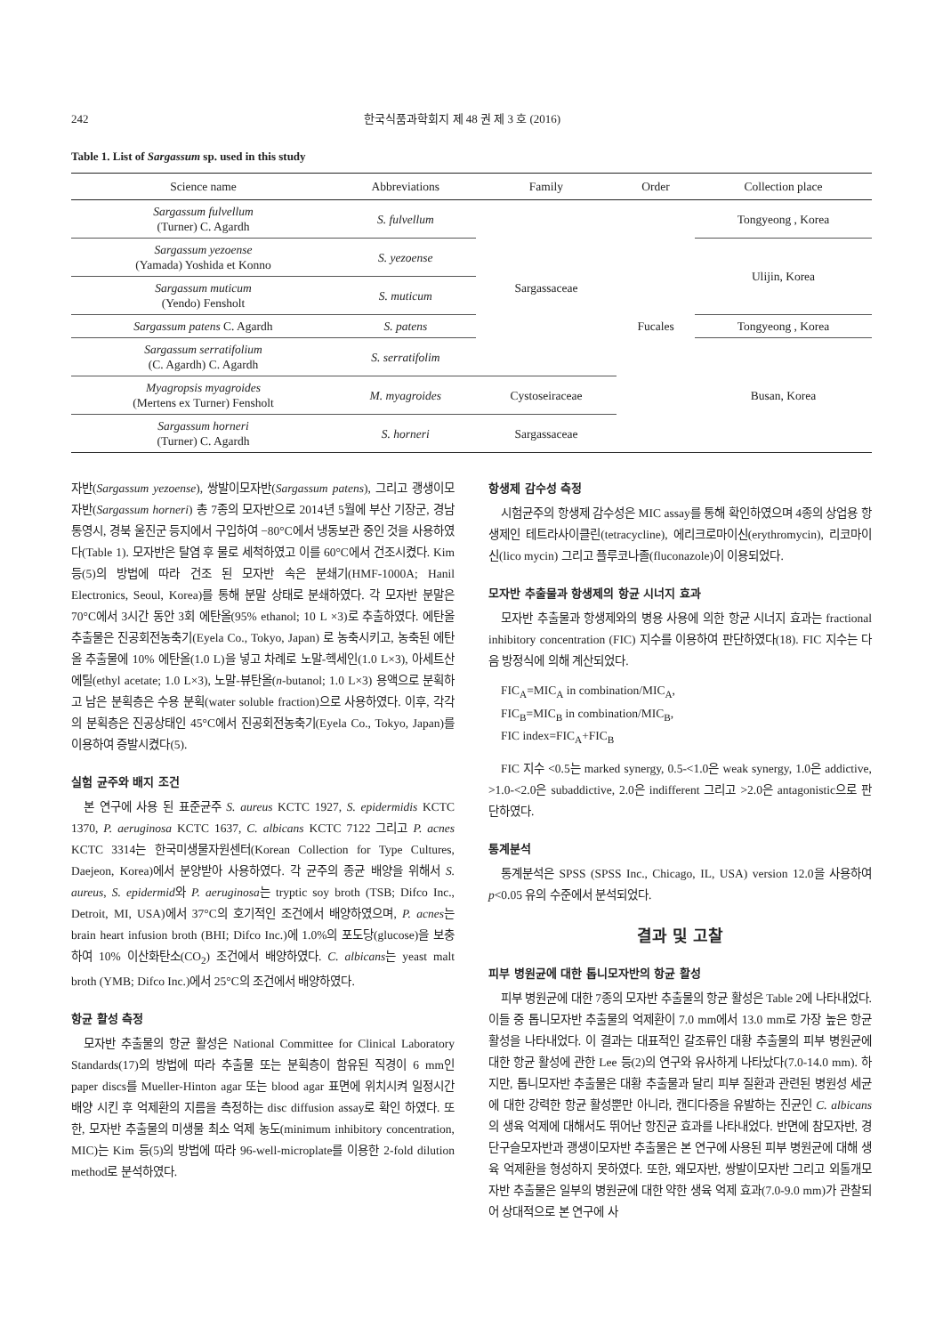242 한국식품과학회지 제 48 권 제 3 호 (2016)
Table 1. List of Sargassum sp. used in this study
| Science name | Abbreviations | Family | Order | Collection place |
| --- | --- | --- | --- | --- |
| Sargassum fulvellum (Turner) C. Agardh | S. fulvellum | Sargassaceae | Fucales | Tongyeong , Korea |
| Sargassum yezoense (Yamada) Yoshida et Konno | S. yezoense | | | Ulijin, Korea |
| Sargassum muticum (Yendo) Fensholt | S. muticum | | | |
| Sargassum patens C. Agardh | S. patens | | | Tongyeong , Korea |
| Sargassum serratifolium (C. Agardh) C. Agardh | S. serratifolim | | | Busan, Korea |
| Myagropsis myagroides (Mertens ex Turner) Fensholt | M. myagroides | Cystoseiraceae | | |
| Sargassum horneri (Turner) C. Agardh | S. horneri | Sargassaceae | | |
자반(Sargassum yezoense), 쌍발이모자반(Sargassum patens), 그리고 괭생이모자반(Sargassum horneri) 총 7종의 모자반으로 2014년 5월에 부산 기장군, 경남 통영시, 경북 울진군 등지에서 구입하여 −80°C에서 냉동보관 중인 것을 사용하였다(Table 1). 모자반은 탈염 후 물로 세척하였고 이를 60°C에서 건조시켰다. Kim 등(5)의 방법에 따라 건조 된 모자반 속은 분쇄기(HMF-1000A; Hanil Electronics, Seoul, Korea)를 통해 분말 상태로 분쇄하였다. 각 모자반 분말은 70°C에서 3시간 동안 3회 에탄올(95% ethanol; 10 L ×3)로 추출하였다. 에탄올 추출물은 진공회전농축기(Eyela Co., Tokyo, Japan) 로 농축시키고, 농축된 에탄올 추출물에 10% 에탄올(1.0 L)을 넣고 차례로 노말-헥세인(1.0 L×3), 아세트산에틸(ethyl acetate; 1.0 L×3), 노말-뷰탄올(n-butanol; 1.0 L×3) 용액으로 분획하고 남은 분획층은 수용 분획(water soluble fraction)으로 사용하였다. 이후, 각각의 분획층은 진공상태인 45°C에서 진공회전농축기(Eyela Co., Tokyo, Japan)를 이용하여 증발시켰다(5).
실험 균주와 배지 조건
본 연구에 사용 된 표준균주 S. aureus KCTC 1927, S. epidermidis KCTC 1370, P. aeruginosa KCTC 1637, C. albicans KCTC 7122 그리고 P. acnes KCTC 3314는 한국미생물자원센터(Korean Collection for Type Cultures, Daejeon, Korea)에서 분양받아 사용하였다. 각 균주의 종균 배양을 위해서 S. aureus, S. epidermid와 P. aeruginosa는 tryptic soy broth (TSB; Difco Inc., Detroit, MI, USA)에서 37°C의 호기적인 조건에서 배양하였으며, P. acnes는 brain heart infusion broth (BHI; Difco Inc.)에 1.0%의 포도당(glucose)을 보충하여 10% 이산화탄소(CO<sub>2</sub>) 조건에서 배양하였다. C. albicans는 yeast malt broth (YMB; Difco Inc.)에서 25°C의 조건에서 배양하였다.
항균 활성 측정
모자반 추출물의 항균 활성은 National Committee for Clinical Laboratory Standards(17)의 방법에 따라 추출물 또는 분획층이 함유된 직경이 6 mm인 paper discs를 Mueller-Hinton agar 또는 blood agar 표면에 위치시켜 일정시간 배양 시킨 후 억제환의 지름을 측정하는 disc diffusion assay로 확인 하였다. 또한, 모자반 추출물의 미생물 최소 억제 농도(minimum inhibitory concentration, MIC)는 Kim 등(5)의 방법에 따라 96-well-microplate를 이용한 2-fold dilution method로 분석하였다.
항생제 감수성 측정
시험균주의 항생제 감수성은 MIC assay를 통해 확인하였으며 4종의 상업용 항생제인 테트라사이클린(tetracycline), 에리크로마이신(erythromycin), 리코마이신(lico mycin) 그리고 플루코나졸(fluconazole)이 이용되었다.
모자반 추출물과 항생제의 항균 시너지 효과
모자반 추출물과 항생제와의 병용 사용에 의한 항균 시너지 효과는 fractional inhibitory concentration (FIC) 지수를 이용하여 판단하였다(18). FIC 지수는 다음 방정식에 의해 계산되었다.
FIC<sub>A</sub>=MIC<sub>A</sub> in combination/MIC<sub>A</sub>,
FIC<sub>B</sub>=MIC<sub>B</sub> in combination/MIC<sub>B</sub>,
FIC index=FIC<sub>A</sub>+FIC<sub>B</sub>
FIC 지수 <0.5는 marked synergy, 0.5-<1.0은 weak synergy, 1.0은 addictive, >1.0-<2.0은 subaddictive, 2.0은 indifferent 그리고 >2.0은 antagonistic으로 판단하였다.
통계분석
통계분석은 SPSS (SPSS Inc., Chicago, IL, USA) version 12.0을 사용하여 p<0.05 유의 수준에서 분석되었다.
결과 및 고찰
피부 병원균에 대한 톱니모자반의 항균 활성
피부 병원균에 대한 7종의 모자반 추출물의 항균 활성은 Table 2에 나타내었다. 이들 중 톱니모자반 추출물의 억제환이 7.0 mm에서 13.0 mm로 가장 높은 항균 활성을 나타내었다. 이 결과는 대표적인 갈조류인 대황 추출물의 피부 병원균에 대한 항균 활성에 관한 Lee 등(2)의 연구와 유사하게 나타났다(7.0-14.0 mm). 하지만, 톱니모자반 추출물은 대황 추출물과 달리 피부 질환과 관련된 병원성 세균에 대한 강력한 항균 활성뿐만 아니라, 캔디다증을 유발하는 진균인 C. albicans의 생육 억제에 대해서도 뛰어난 항진균 효과를 나타내었다. 반면에 참모자반, 경단구슬모자반과 괭생이모자반 추출물은 본 연구에 사용된 피부 병원균에 대해 생육 억제환을 형성하지 못하였다. 또한, 왜모자반, 쌍발이모자반 그리고 외톨개모자반 추출물은 일부의 병원균에 대한 약한 생육 억제 효과(7.0-9.0 mm)가 관찰되어 상대적으로 본 연구에 사